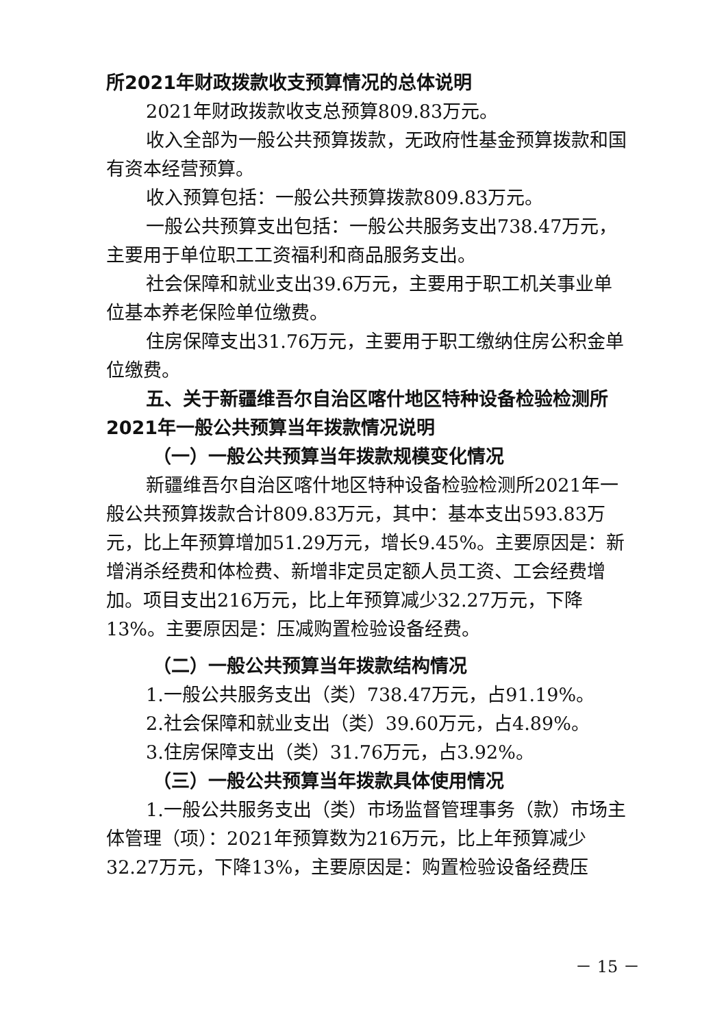所2021年财政拨款收支预算情况的总体说明
2021年财政拨款收支总预算809.83万元。
收入全部为一般公共预算拨款，无政府性基金预算拨款和国有资本经营预算。
收入预算包括：一般公共预算拨款809.83万元。
一般公共预算支出包括：一般公共服务支出738.47万元，主要用于单位职工工资福利和商品服务支出。
社会保障和就业支出39.6万元，主要用于职工机关事业单位基本养老保险单位缴费。
住房保障支出31.76万元，主要用于职工缴纳住房公积金单位缴费。
五、关于新疆维吾尔自治区喀什地区特种设备检验检测所2021年一般公共预算当年拨款情况说明
（一）一般公共预算当年拨款规模变化情况
新疆维吾尔自治区喀什地区特种设备检验检测所2021年一般公共预算拨款合计809.83万元，其中：基本支出593.83万元，比上年预算增加51.29万元，增长9.45%。主要原因是：新增消杀经费和体检费、新增非定员定额人员工资、工会经费增加。项目支出216万元，比上年预算减少32.27万元，下降13%。主要原因是：压减购置检验设备经费。
（二）一般公共预算当年拨款结构情况
1.一般公共服务支出（类）738.47万元，占91.19%。
2.社会保障和就业支出（类）39.60万元，占4.89%。
3.住房保障支出（类）31.76万元，占3.92%。
（三）一般公共预算当年拨款具体使用情况
1.一般公共服务支出（类）市场监督管理事务（款）市场主体管理（项）：2021年预算数为216万元，比上年预算减少32.27万元，下降13%，主要原因是：购置检验设备经费压
－ 15 －